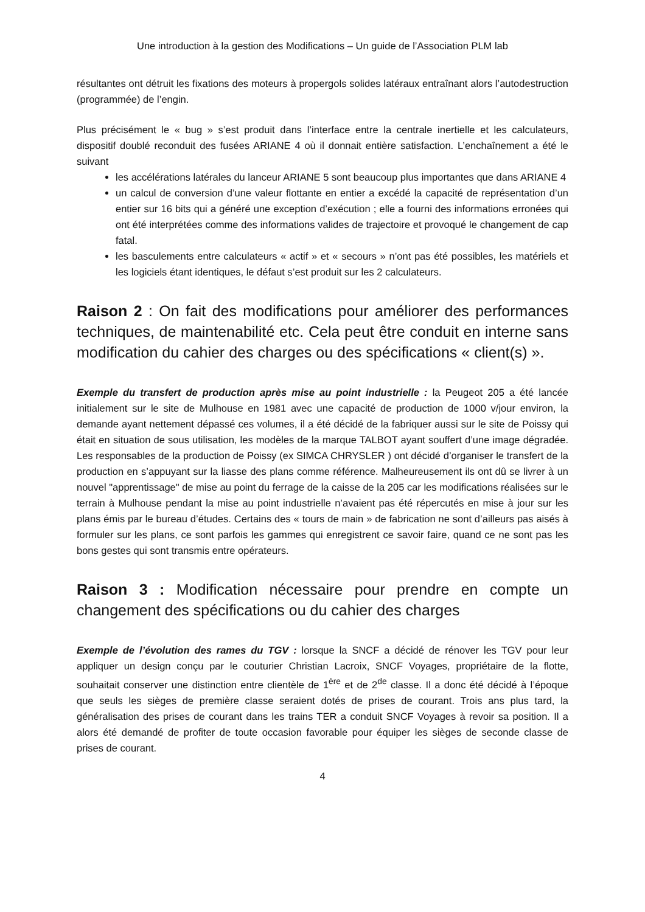Une introduction à la gestion des Modifications – Un guide de l’Association PLM lab
résultantes ont détruit les fixations des moteurs à propergols solides latéraux entraînant alors l’autodestruction (programmée) de l’engin.
Plus précisément le « bug » s’est produit dans l’interface entre la centrale inertielle et les calculateurs, dispositif doublé reconduit des fusées ARIANE 4 où il donnait entière satisfaction. L’enchaînement a été le suivant
les accélérations latérales du lanceur ARIANE 5 sont beaucoup plus importantes que dans ARIANE 4
un calcul de conversion d’une valeur flottante en entier a excédé la capacité de représentation d’un entier sur 16 bits qui a généré une exception d’exécution ; elle a fourni des informations erronées qui ont été interprétées comme des informations valides de trajectoire et provoqué le changement de cap fatal.
les basculements entre calculateurs « actif » et « secours » n’ont pas été possibles, les matériels et les logiciels étant identiques, le défaut s’est produit sur les 2 calculateurs.
Raison 2 : On fait des modifications pour améliorer des performances techniques, de maintenabilité etc. Cela peut être conduit en interne sans modification du cahier des charges ou des spécifications « client(s) ».
Exemple du transfert de production après mise au point industrielle : la Peugeot 205 a été lancée initialement sur le site de Mulhouse en 1981 avec une capacité de production de 1000 v/jour environ, la demande ayant nettement dépassé ces volumes, il a été décidé de la fabriquer aussi sur le site de Poissy qui était en situation de sous utilisation, les modèles de la marque TALBOT ayant souffert d’une image dégradée. Les responsables de la production de Poissy (ex SIMCA CHRYSLER ) ont décidé d’organiser le transfert de la production en s’appuyant sur la liasse des plans comme référence. Malheureusement ils ont dû se livrer à un nouvel "apprentissage" de mise au point du ferrage de la caisse de la 205 car les modifications réalisées sur le terrain à Mulhouse pendant la mise au point industrielle n’avaient pas été répercutés en mise à jour sur les plans émis par le bureau d’études. Certains des « tours de main » de fabrication ne sont d’ailleurs pas aisés à formuler sur les plans, ce sont parfois les gammes qui enregistrent ce savoir faire, quand ce ne sont pas les bons gestes qui sont transmis entre opérateurs.
Raison 3 : Modification nécessaire pour prendre en compte un changement des spécifications ou du cahier des charges
Exemple de l’évolution des rames du TGV : lorsque la SNCF a décidé de rénover les TGV pour leur appliquer un design conçu par le couturier Christian Lacroix, SNCF Voyages, propriétaire de la flotte, souhaitait conserver une distinction entre clientèle de 1<sup>ère</sup> et de 2<sup>de</sup> classe. Il a donc été décidé à l’époque que seuls les sièges de première classe seraient dotés de prises de courant. Trois ans plus tard, la généralisation des prises de courant dans les trains TER a conduit SNCF Voyages à revoir sa position. Il a alors été demandé de profiter de toute occasion favorable pour équiper les sièges de seconde classe de prises de courant.
4